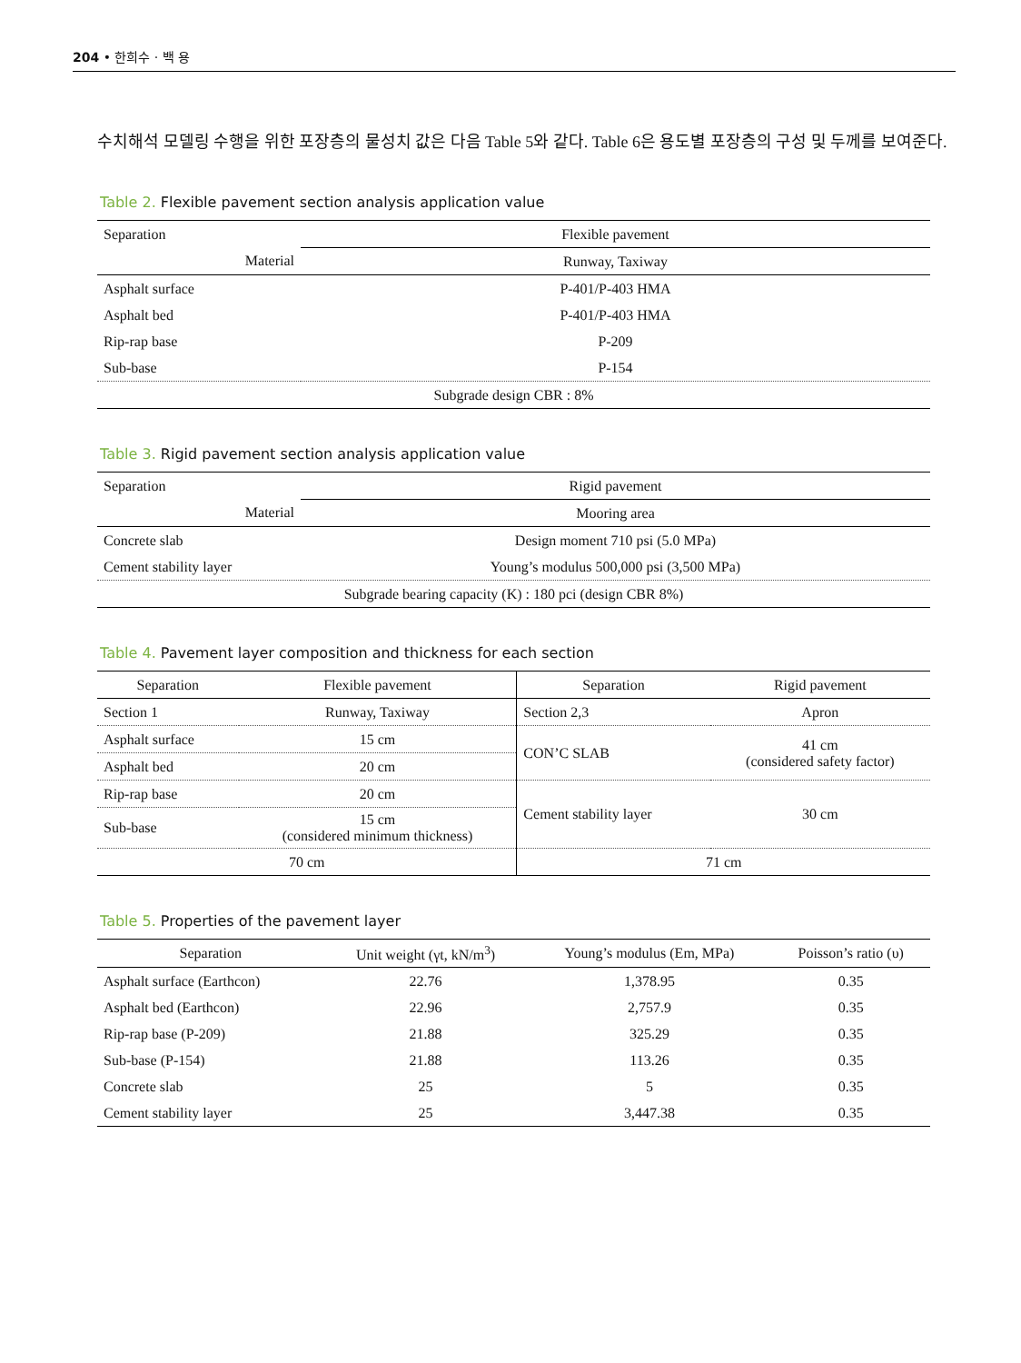204 • 한희수 · 백 용
수치해석 모델링 수행을 위한 포장층의 물성치 값은 다음 Table 5와 같다. Table 6은 용도별 포장층의 구성 및 두께를 보여준다.
Table 2. Flexible pavement section analysis application value
| Separation | Flexible pavement |
| Material | Runway, Taxiway |
| Asphalt surface | P-401/P-403 HMA |
| Asphalt bed | P-401/P-403 HMA |
| Rip-rap base | P-209 |
| Sub-base | P-154 |
| Subgrade design CBR : 8% | |
Table 3. Rigid pavement section analysis application value
| Separation | Rigid pavement |
| Material | Mooring area |
| Concrete slab | Design moment 710 psi (5.0 MPa) |
| Cement stability layer | Young’s modulus 500,000 psi (3,500 MPa) |
| Subgrade bearing capacity (K) : 180 pci (design CBR 8%) | |
Table 4. Pavement layer composition and thickness for each section
| Separation | Flexible pavement | Separation | Rigid pavement |
| --- | --- | --- | --- |
| Section 1 | Runway, Taxiway | Section 2,3 | Apron |
| Asphalt surface | 15 cm | CON’C SLAB | 41 cm (considered safety factor) |
| Asphalt bed | 20 cm | | |
| Rip-rap base | 20 cm | Cement stability layer | 30 cm |
| Sub-base | 15 cm (considered minimum thickness) | | |
| 70 cm | | 71 cm | |
Table 5. Properties of the pavement layer
| Separation | Unit weight (γt, kN/m<sup>3</sup>) | Young’s modulus (Em, MPa) | Poisson’s ratio (υ) |
| --- | --- | --- | --- |
| Asphalt surface (Earthcon) | 22.76 | 1,378.95 | 0.35 |
| Asphalt bed (Earthcon) | 22.96 | 2,757.9 | 0.35 |
| Rip-rap base (P-209) | 21.88 | 325.29 | 0.35 |
| Sub-base (P-154) | 21.88 | 113.26 | 0.35 |
| Concrete slab | 25 | 5 | 0.35 |
| Cement stability layer | 25 | 3,447.38 | 0.35 |